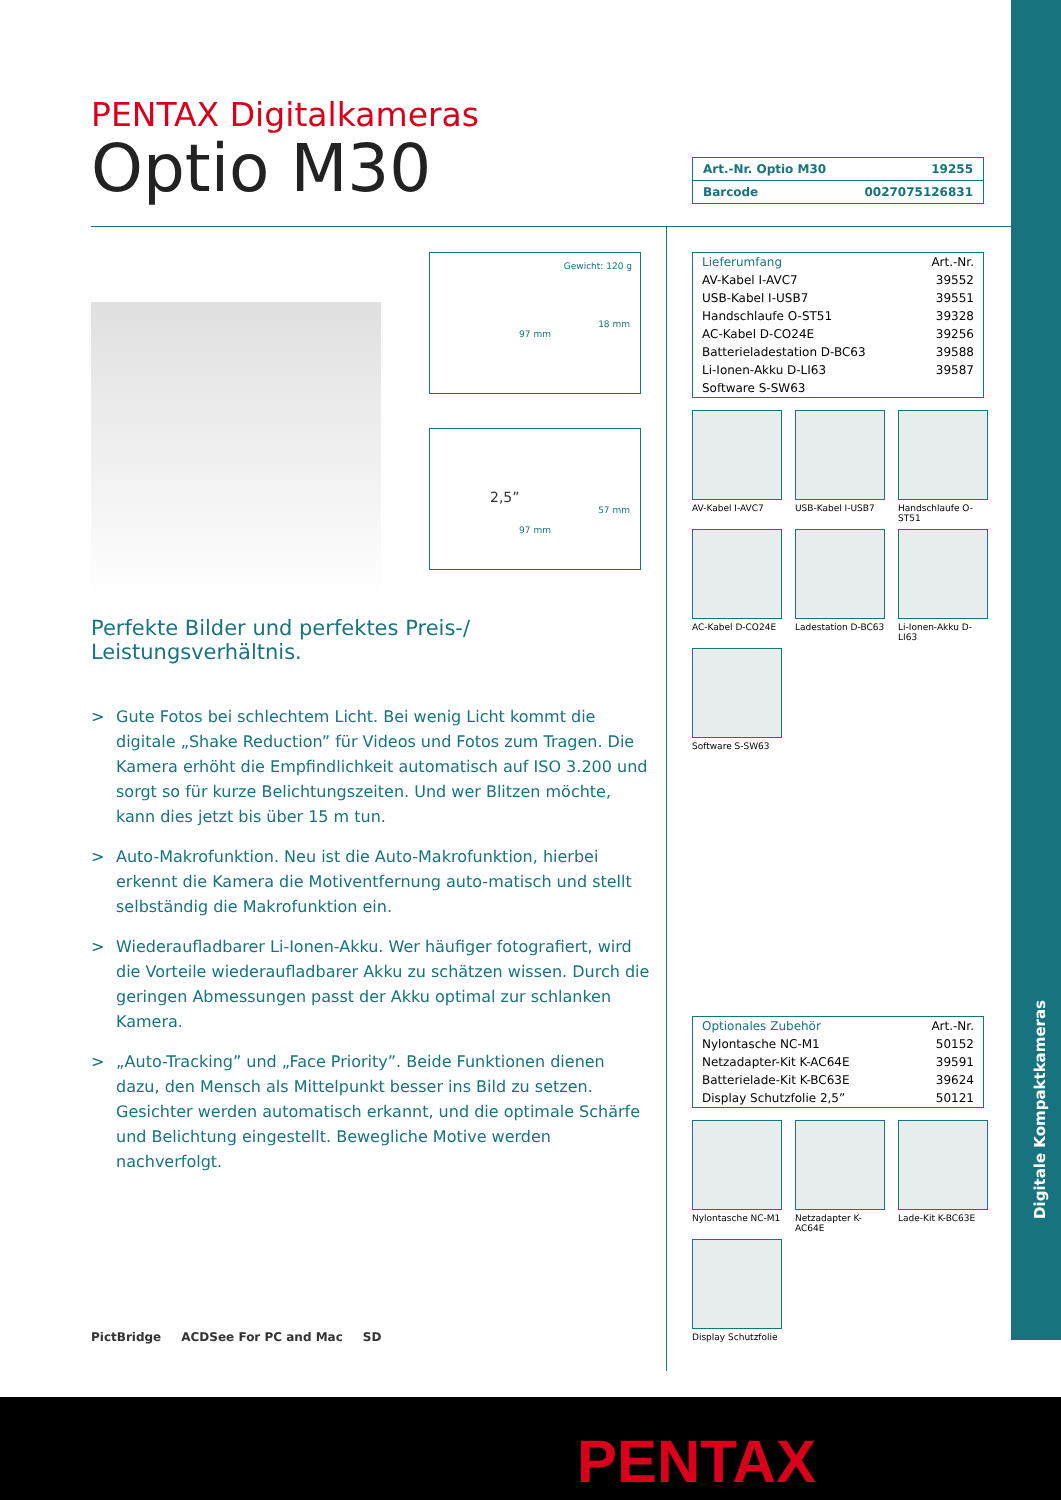Digitale Kompaktkameras
PENTAX Digitalkameras
Optio M30
| Art.-Nr. Optio M30 | 19255 |
| Barcode | 0027075126831 |
Gewicht: 120 g
18 mm
97 mm
2,5”
57 mm
97 mm
Perfekte Bilder und perfektes Preis-/
Leistungsverhältnis.
> Gute Fotos bei schlechtem Licht. Bei wenig Licht kommt die digitale „Shake Reduction” für Videos und Fotos zum Tragen. Die Kamera erhöht die Empfindlichkeit automatisch auf ISO 3.200 und sorgt so für kurze Belichtungszeiten. Und wer Blitzen möchte, kann dies jetzt bis über 15 m tun.
> Auto-Makrofunktion. Neu ist die Auto-Makrofunktion, hierbei erkennt die Kamera die Motiventfernung auto-matisch und stellt selbständig die Makrofunktion ein.
> Wiederaufladbarer Li-Ionen-Akku. Wer häufiger fotografiert, wird die Vorteile wiederaufladbarer Akku zu schätzen wissen. Durch die geringen Abmessungen passt der Akku optimal zur schlanken Kamera.
> „Auto-Tracking” und „Face Priority”. Beide Funktionen dienen dazu, den Mensch als Mittelpunkt besser ins Bild zu setzen. Gesichter werden automatisch erkannt, und die optimale Schärfe und Belichtung eingestellt. Bewegliche Motive werden nachverfolgt.
| Lieferumfang | Art.-Nr. |
| --- | --- |
| AV-Kabel I-AVC7 | 39552 |
| USB-Kabel I-USB7 | 39551 |
| Handschlaufe O-ST51 | 39328 |
| AC-Kabel D-CO24E | 39256 |
| Batterieladestation D-BC63 | 39588 |
| Li-Ionen-Akku D-LI63 | 39587 |
| Software S-SW63 | |
AV-Kabel I-AVC7
USB-Kabel I-USB7
Handschlaufe O-ST51
AC-Kabel D-CO24E
Ladestation D-BC63
Li-Ionen-Akku D-LI63
Software S-SW63
| Optionales Zubehör | Art.-Nr. |
| --- | --- |
| Nylontasche NC-M1 | 50152 |
| Netzadapter-Kit K-AC64E | 39591 |
| Batterielade-Kit K-BC63E | 39624 |
| Display Schutzfolie 2,5” | 50121 |
Nylontasche NC-M1
Netzadapter K-AC64E
Lade-Kit K-BC63E
Display Schutzfolie
PictBridge ACDSee For PC and Mac SD
PENTAX